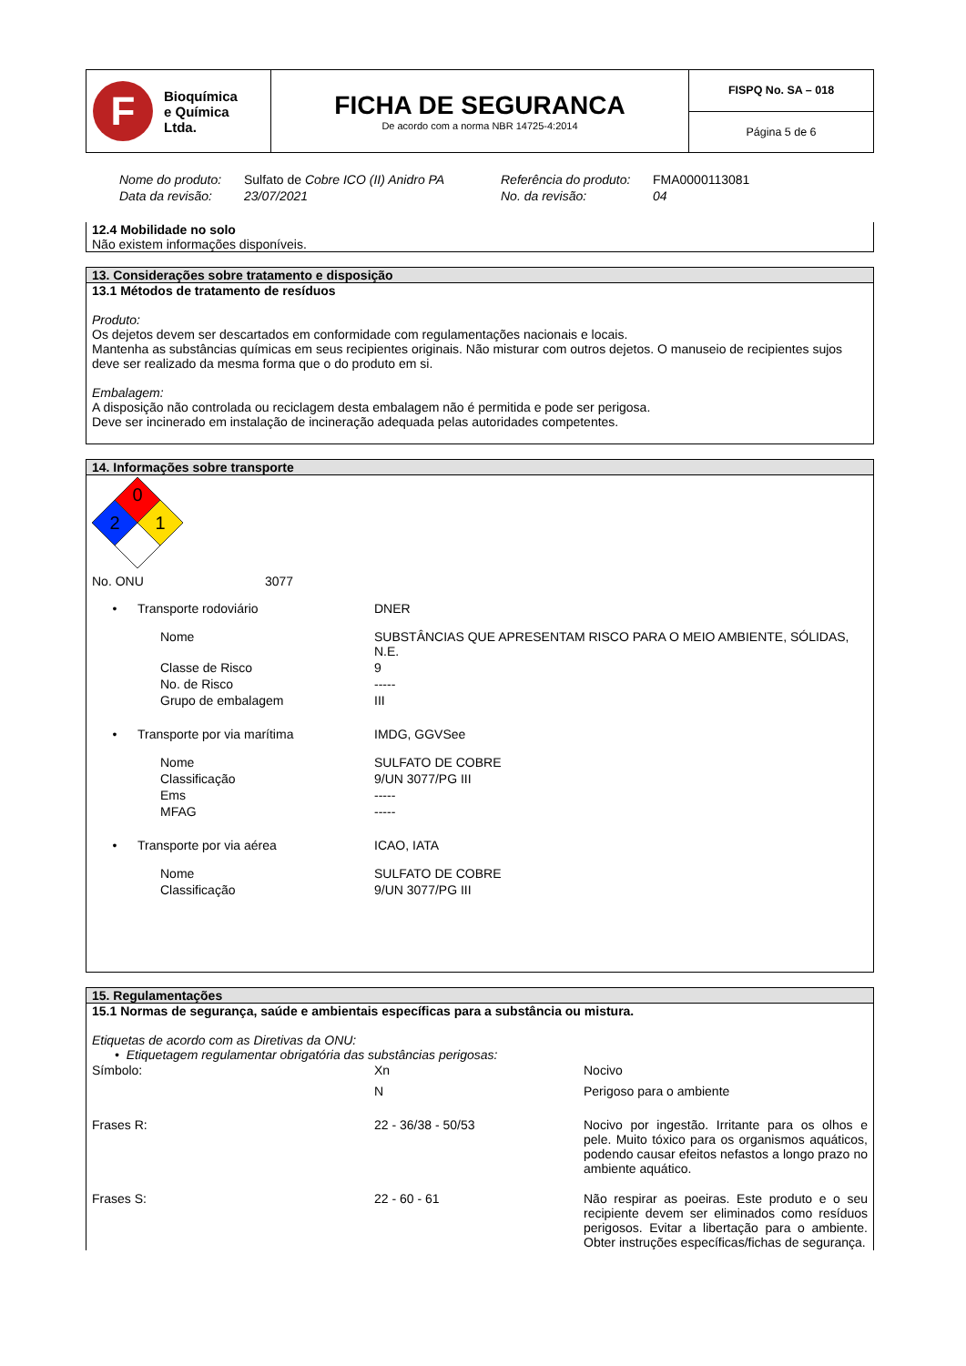| F Bioquímica e Química Ltda. | FICHA DE SEGURANCA De acordo com a norma NBR 14725-4:2014 | FISPQ No. SA – 018 |
| | | Página 5 de 6 |
| Nome do produto: | Sulfato de Cobre ICO (II) Anidro PA | Referência do produto: | FMA0000113081 |
| Data da revisão: | 23/07/2021 | No. da revisão: | 04 |
12.4 Mobilidade no solo
Não existem informações disponíveis.
13. Considerações sobre tratamento e disposição
13.1 Métodos de tratamento de resíduos
Produto:
Os dejetos devem ser descartados em conformidade com regulamentações nacionais e locais.
Mantenha as substâncias químicas em seus recipientes originais. Não misturar com outros dejetos. O manuseio de recipientes sujos deve ser realizado da mesma forma que o do produto em si.
Embalagem:
A disposição não controlada ou reciclagem desta embalagem não é permitida e pode ser perigosa.
Deve ser incinerado em instalação de incineração adequada pelas autoridades competentes.
14. Informações sobre transporte
0
2
1
| No. ONU | 3077 |
| • | Transporte rodoviário | DNER |
| | Nome | SUBSTÂNCIAS QUE APRESENTAM RISCO PARA O MEIO AMBIENTE, SÓLIDAS, N.E. |
| | Classe de Risco | 9 |
| | No. de Risco | ----- |
| | Grupo de embalagem | III |
| • | Transporte por via marítima | IMDG, GGVSee |
| | Nome | SULFATO DE COBRE |
| | Classificação | 9/UN 3077/PG III |
| | Ems | ----- |
| | MFAG | ----- |
| • | Transporte por via aérea | ICAO, IATA |
| | Nome | SULFATO DE COBRE |
| | Classificação | 9/UN 3077/PG III |
15. Regulamentações
15.1 Normas de segurança, saúde e ambientais específicas para a substância ou mistura.
Etiquetas de acordo com as Diretivas da ONU:
• Etiquetagem regulamentar obrigatória das substâncias perigosas:
| Símbolo: | Xn | Nocivo |
| | N | Perigoso para o ambiente |
| Frases R: | 22 - 36/38 - 50/53 | Nocivo por ingestão. Irritante para os olhos e pele. Muito tóxico para os organismos aquáticos, podendo causar efeitos nefastos a longo prazo no ambiente aquático. |
| Frases S: | 22 - 60 - 61 | Não respirar as poeiras. Este produto e o seu recipiente devem ser eliminados como resíduos perigosos. Evitar a libertação para o ambiente. Obter instruções específicas/fichas de segurança. |